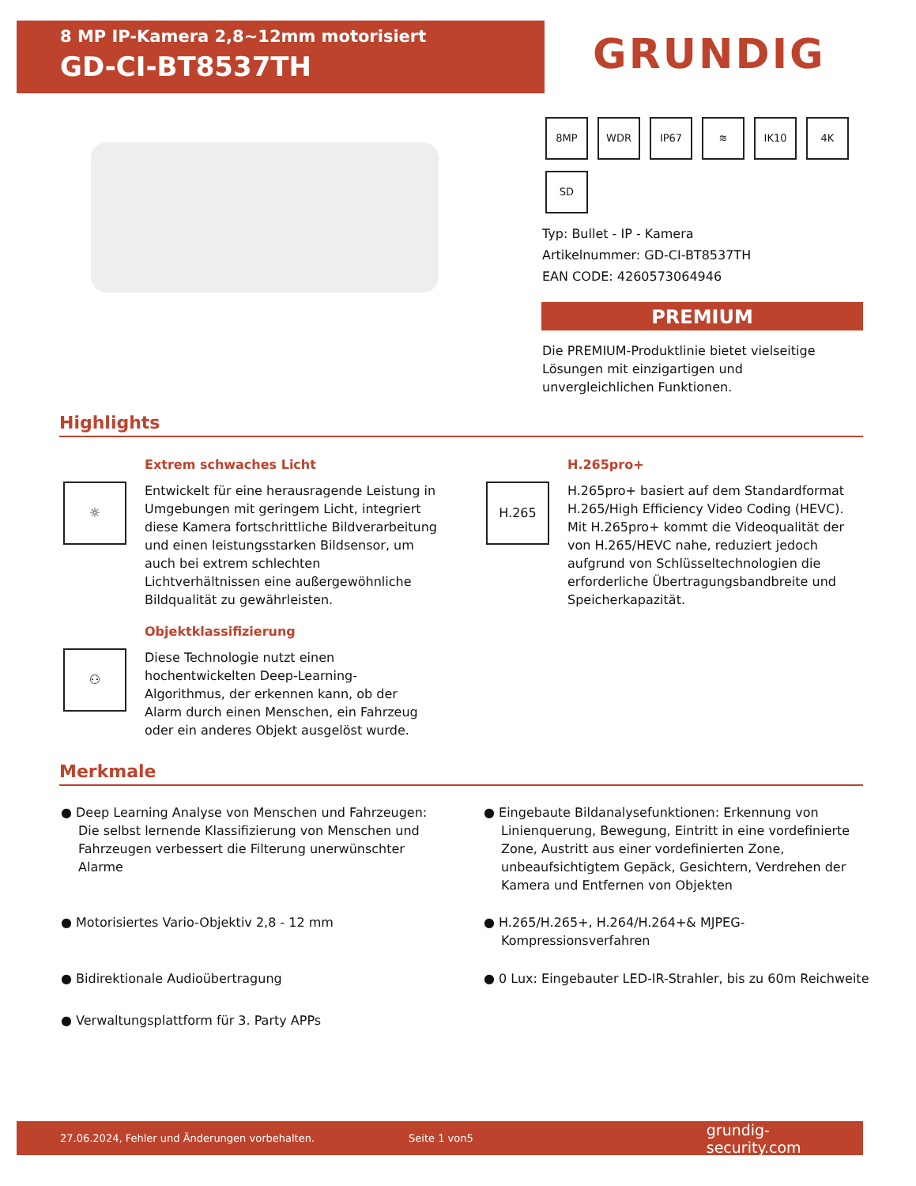8 MP IP-Kamera 2,8~12mm motorisiert
GD-CI-BT8537TH
GRUNDIG
8MP WDR IP67 ≋ IK10 4K SD
Typ: Bullet - IP - Kamera
Artikelnummer: GD-CI-BT8537TH
EAN CODE: 4260573064946
PREMIUM
Die PREMIUM-Produktlinie bietet vielseitige Lösungen mit einzigartigen und unvergleichlichen Funktionen.
Highlights
☼
Extrem schwaches Licht
Entwickelt für eine herausragende Leistung in Umgebungen mit geringem Licht, integriert diese Kamera fortschrittliche Bildverarbeitung und einen leistungsstarken Bildsensor, um auch bei extrem schlechten Lichtverhältnissen eine außergewöhnliche Bildqualität zu gewährleisten.
H.265
H.265pro+
H.265pro+ basiert auf dem Standardformat H.265/High Efficiency Video Coding (HEVC). Mit H.265pro+ kommt die Videoqualität der von H.265/HEVC nahe, reduziert jedoch aufgrund von Schlüsseltechnologien die erforderliche Übertragungsbandbreite und Speicherkapazität.
⚇
Objektklassifizierung
Diese Technologie nutzt einen hochentwickelten Deep-Learning-Algorithmus, der erkennen kann, ob der Alarm durch einen Menschen, ein Fahrzeug oder ein anderes Objekt ausgelöst wurde.
Merkmale
● Deep Learning Analyse von Menschen und Fahrzeugen: Die selbst lernende Klassifizierung von Menschen und Fahrzeugen verbessert die Filterung unerwünschter Alarme
● Eingebaute Bildanalysefunktionen: Erkennung von Linienquerung, Bewegung, Eintritt in eine vordefinierte Zone, Austritt aus einer vordefinierten Zone, unbeaufsichtigtem Gepäck, Gesichtern, Verdrehen der Kamera und Entfernen von Objekten
● Motorisiertes Vario-Objektiv 2,8 - 12 mm
● H.265/H.265+, H.264/H.264+& MJPEG-Kompressionsverfahren
● Bidirektionale Audioübertragung
● 0 Lux: Eingebauter LED-IR-Strahler, bis zu 60m Reichweite
● Verwaltungsplattform für 3. Party APPs
27.06.2024, Fehler und Änderungen vorbehalten. Seite 1 von5 grundig-security.com